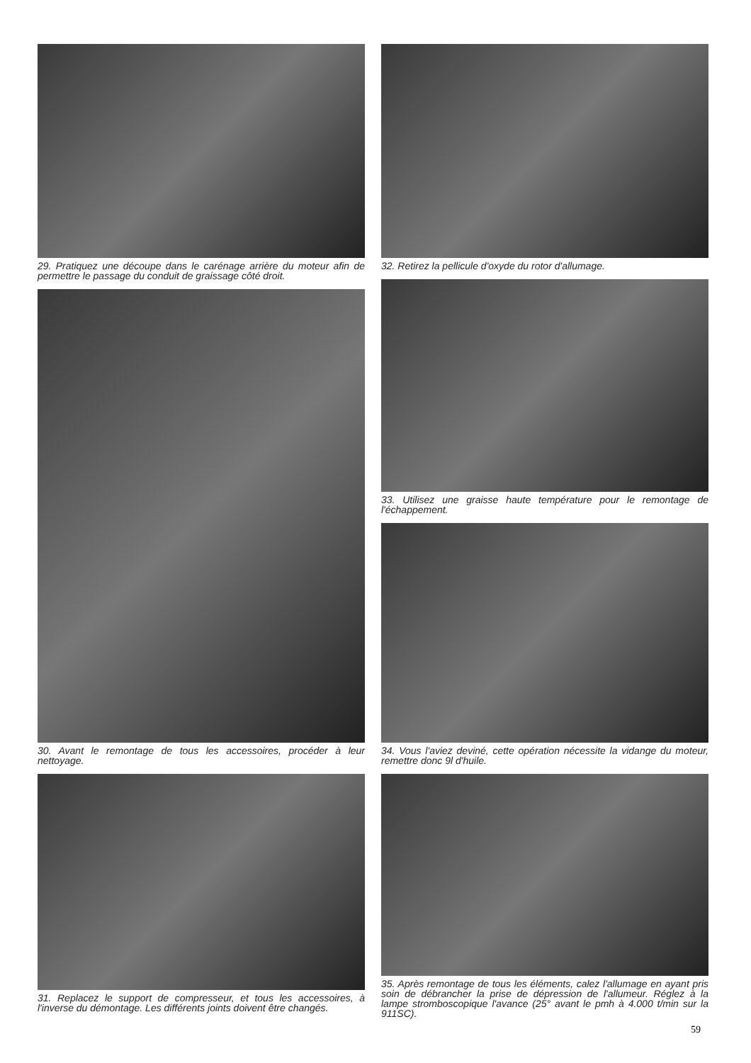29. Pratiquez une découpe dans le carénage arrière du moteur afin de permettre le passage du conduit de graissage côté droit.
30. Avant le remontage de tous les accessoires, procéder à leur nettoyage.
31. Replacez le support de compresseur, et tous les accessoires, à l'inverse du démontage. Les différents joints doivent être changés.
32. Retirez la pellicule d'oxyde du rotor d'allumage.
33. Utilisez une graisse haute température pour le remontage de l'échappement.
34. Vous l'aviez deviné, cette opération nécessite la vidange du moteur, remettre donc 9l d'huile.
35. Après remontage de tous les éléments, calez l'allumage en ayant pris soin de débrancher la prise de dépression de l'allumeur. Réglez à la lampe stromboscopique l'avance (25° avant le pmh à 4.000 t/min sur la 911SC).
59